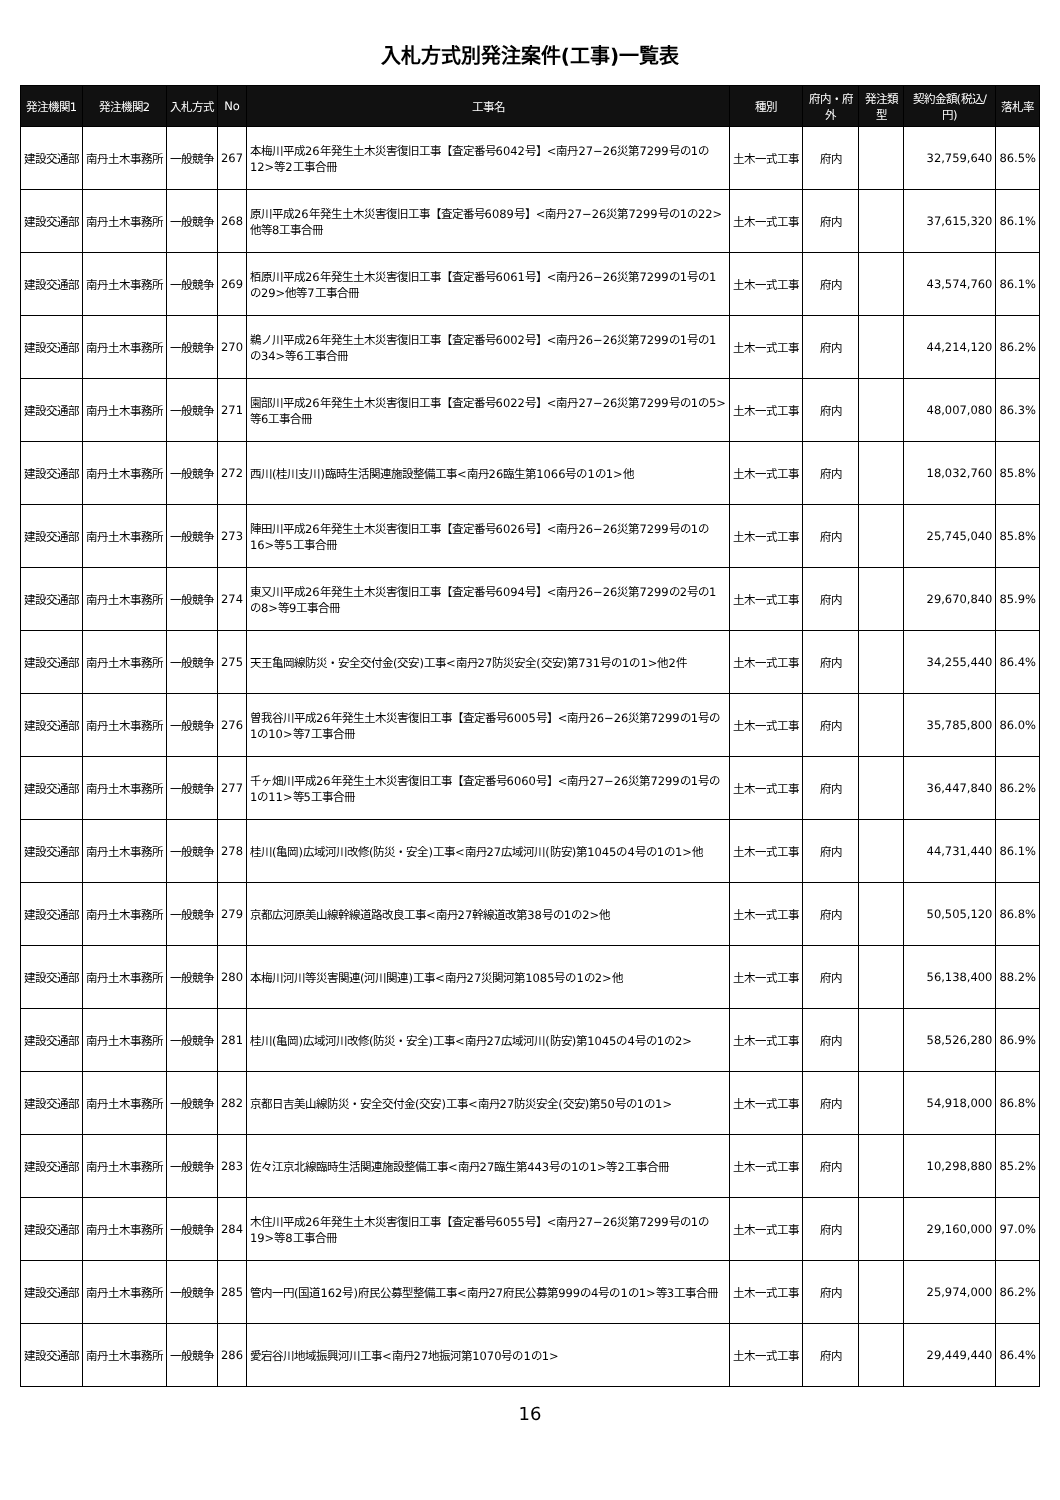入札方式別発注案件(工事)一覧表
| 発注機関1 | 発注機関2 | 入札方式 | No | 工事名 | 種別 | 府内・府外 | 発注類型 | 契約金額(税込/円) | 落札率 |
| --- | --- | --- | --- | --- | --- | --- | --- | --- | --- |
| 建設交通部 | 南丹土木事務所 | 一般競争 | 267 | 本梅川平成26年発生土木災害復旧工事【査定番号6042号】<南丹27−26災第7299号の1の12>等2工事合冊 | 土木一式工事 | 府内 | | 32,759,640 | 86.5% |
| 建設交通部 | 南丹土木事務所 | 一般競争 | 268 | 原川平成26年発生土木災害復旧工事【査定番号6089号】<南丹27−26災第7299号の1の22>他等8工事合冊 | 土木一式工事 | 府内 | | 37,615,320 | 86.1% |
| 建設交通部 | 南丹土木事務所 | 一般競争 | 269 | 栢原川平成26年発生土木災害復旧工事【査定番号6061号】<南丹26−26災第7299の1号の1の29>他等7工事合冊 | 土木一式工事 | 府内 | | 43,574,760 | 86.1% |
| 建設交通部 | 南丹土木事務所 | 一般競争 | 270 | 鵜ノ川平成26年発生土木災害復旧工事【査定番号6002号】<南丹26−26災第7299の1号の1の34>等6工事合冊 | 土木一式工事 | 府内 | | 44,214,120 | 86.2% |
| 建設交通部 | 南丹土木事務所 | 一般競争 | 271 | 園部川平成26年発生土木災害復旧工事【査定番号6022号】<南丹27−26災第7299号の1の5>等6工事合冊 | 土木一式工事 | 府内 | | 48,007,080 | 86.3% |
| 建設交通部 | 南丹土木事務所 | 一般競争 | 272 | 西川(桂川支川)臨時生活関連施設整備工事<南丹26臨生第1066号の1の1>他 | 土木一式工事 | 府内 | | 18,032,760 | 85.8% |
| 建設交通部 | 南丹土木事務所 | 一般競争 | 273 | 陣田川平成26年発生土木災害復旧工事【査定番号6026号】<南丹26−26災第7299号の1の16>等5工事合冊 | 土木一式工事 | 府内 | | 25,745,040 | 85.8% |
| 建設交通部 | 南丹土木事務所 | 一般競争 | 274 | 東又川平成26年発生土木災害復旧工事【査定番号6094号】<南丹26−26災第7299の2号の1の8>等9工事合冊 | 土木一式工事 | 府内 | | 29,670,840 | 85.9% |
| 建設交通部 | 南丹土木事務所 | 一般競争 | 275 | 天王亀岡線防災・安全交付金(交安)工事<南丹27防災安全(交安)第731号の1の1>他2件 | 土木一式工事 | 府内 | | 34,255,440 | 86.4% |
| 建設交通部 | 南丹土木事務所 | 一般競争 | 276 | 曽我谷川平成26年発生土木災害復旧工事【査定番号6005号】<南丹26−26災第7299の1号の1の10>等7工事合冊 | 土木一式工事 | 府内 | | 35,785,800 | 86.0% |
| 建設交通部 | 南丹土木事務所 | 一般競争 | 277 | 千ヶ畑川平成26年発生土木災害復旧工事【査定番号6060号】<南丹27−26災第7299の1号の1の11>等5工事合冊 | 土木一式工事 | 府内 | | 36,447,840 | 86.2% |
| 建設交通部 | 南丹土木事務所 | 一般競争 | 278 | 桂川(亀岡)広域河川改修(防災・安全)工事<南丹27広域河川(防安)第1045の4号の1の1>他 | 土木一式工事 | 府内 | | 44,731,440 | 86.1% |
| 建設交通部 | 南丹土木事務所 | 一般競争 | 279 | 京都広河原美山線幹線道路改良工事<南丹27幹線道改第38号の1の2>他 | 土木一式工事 | 府内 | | 50,505,120 | 86.8% |
| 建設交通部 | 南丹土木事務所 | 一般競争 | 280 | 本梅川河川等災害関連(河川関連)工事<南丹27災関河第1085号の1の2>他 | 土木一式工事 | 府内 | | 56,138,400 | 88.2% |
| 建設交通部 | 南丹土木事務所 | 一般競争 | 281 | 桂川(亀岡)広域河川改修(防災・安全)工事<南丹27広域河川(防安)第1045の4号の1の2> | 土木一式工事 | 府内 | | 58,526,280 | 86.9% |
| 建設交通部 | 南丹土木事務所 | 一般競争 | 282 | 京都日吉美山線防災・安全交付金(交安)工事<南丹27防災安全(交安)第50号の1の1> | 土木一式工事 | 府内 | | 54,918,000 | 86.8% |
| 建設交通部 | 南丹土木事務所 | 一般競争 | 283 | 佐々江京北線臨時生活関連施設整備工事<南丹27臨生第443号の1の1>等2工事合冊 | 土木一式工事 | 府内 | | 10,298,880 | 85.2% |
| 建設交通部 | 南丹土木事務所 | 一般競争 | 284 | 木住川平成26年発生土木災害復旧工事【査定番号6055号】<南丹27−26災第7299号の1の19>等8工事合冊 | 土木一式工事 | 府内 | | 29,160,000 | 97.0% |
| 建設交通部 | 南丹土木事務所 | 一般競争 | 285 | 管内一円(国道162号)府民公募型整備工事<南丹27府民公募第999の4号の1の1>等3工事合冊 | 土木一式工事 | 府内 | | 25,974,000 | 86.2% |
| 建設交通部 | 南丹土木事務所 | 一般競争 | 286 | 愛宕谷川地域振興河川工事<南丹27地振河第1070号の1の1> | 土木一式工事 | 府内 | | 29,449,440 | 86.4% |
16